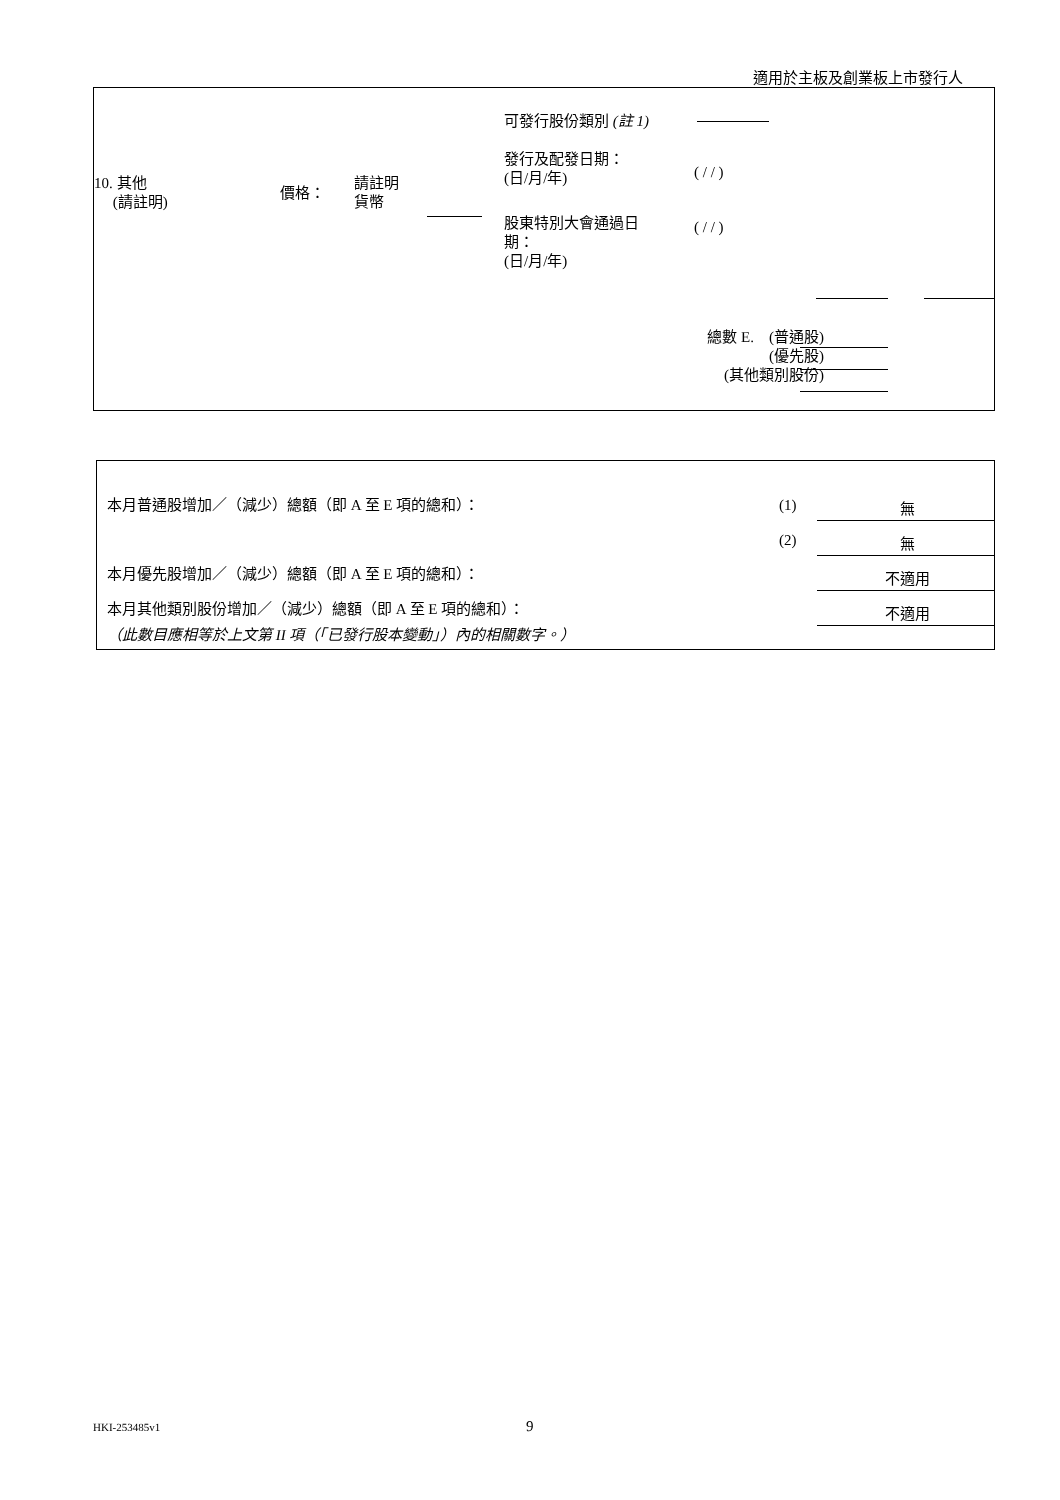適用於主板及創業板上市發行人
可發行股份類別 (註 1)
發行及配發日期：
(日/月/年)
( / / )
10. 其他
(請註明)
價格：
請註明
貨幣
股東特別大會通過日
期：
(日/月/年)
( / / )
總數 E. (普通股)
(優先股)
(其他類別股份)
本月普通股增加／（減少）總額（即 A 至 E 項的總和）：
(1) 無
(2) 無
本月優先股增加／（減少）總額（即 A 至 E 項的總和）：
不適用
本月其他類別股份增加／（減少）總額（即 A 至 E 項的總和）：
不適用
（此數目應相等於上文第 II 項（「已發行股本變動」）內的相關數字。）
HKI-253485v1 9